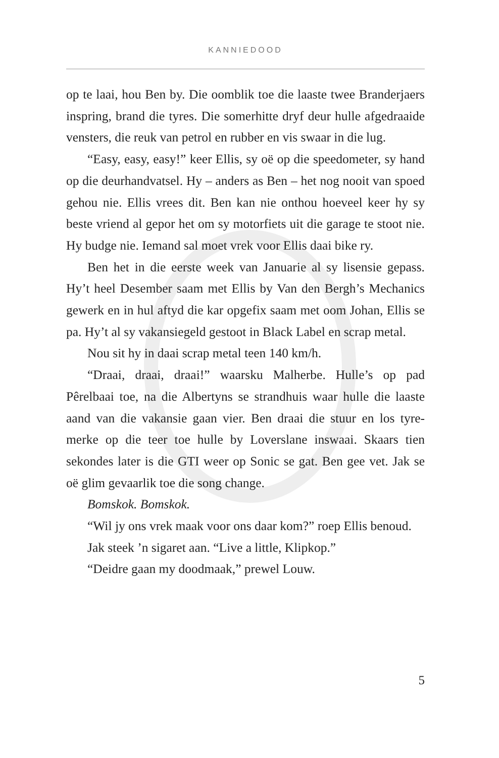KANNIEDOOD
op te laai, hou Ben by. Die oomblik toe die laaste twee Branderjaers inspring, brand die tyres. Die somerhitte dryf deur hulle afgedraaide vensters, die reuk van petrol en rubber en vis swaar in die lug.
“Easy, easy, easy!” keer Ellis, sy oë op die speedometer, sy hand op die deurhandvatsel. Hy – anders as Ben – het nog nooit van spoed gehou nie. Ellis vrees dit. Ben kan nie onthou hoeveel keer hy sy beste vriend al gepor het om sy motorfiets uit die garage te stoot nie. Hy budge nie. Iemand sal moet vrek voor Ellis daai bike ry.
Ben het in die eerste week van Januarie al sy lisensie gepass. Hy’t heel Desember saam met Ellis by Van den Bergh’s Mechanics gewerk en in hul aftyd die kar opgefix saam met oom Johan, Ellis se pa. Hy’t al sy vakansiegeld gestoot in Black Label en scrap metal.
Nou sit hy in daai scrap metal teen 140 km/h.
“Draai, draai, draai!” waarsku Malherbe. Hulle’s op pad Pêrelbaai toe, na die Albertyns se strandhuis waar hulle die laaste aand van die vakansie gaan vier. Ben draai die stuur en los tyre-merke op die teer toe hulle by Loverslane inswaai. Skaars tien sekondes later is die GTI weer op Sonic se gat. Ben gee vet. Jak se oë glim gevaarlik toe die song change.
Bomskok. Bomskok.
“Wil jy ons vrek maak voor ons daar kom?” roep Ellis benoud.
Jak steek ’n sigaret aan. “Live a little, Klipkop.”
“Deidre gaan my doodmaak,” prewel Louw.
5